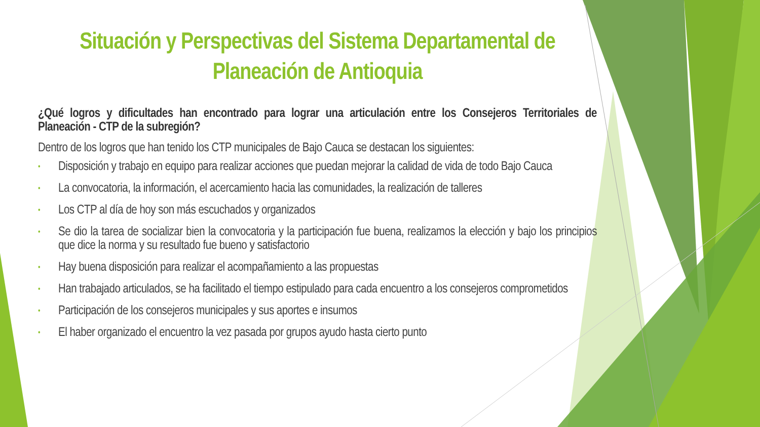Situación y Perspectivas del Sistema Departamental de Planeación de Antioquia
¿Qué logros y dificultades han encontrado para lograr una articulación entre los Consejeros Territoriales de Planeación - CTP de la subregión?
Dentro de los logros que han tenido los CTP municipales de Bajo Cauca se destacan los siguientes:
• Disposición y trabajo en equipo para realizar acciones que puedan mejorar la calidad de vida de todo Bajo Cauca
• La convocatoria, la información, el acercamiento hacia las comunidades, la realización de talleres
• Los CTP al día de hoy son más escuchados y organizados
• Se dio la tarea de socializar bien la convocatoria y la participación fue buena, realizamos la elección y bajo los principios que dice la norma y su resultado fue bueno y satisfactorio
• Hay buena disposición para realizar el acompañamiento a las propuestas
• Han trabajado articulados, se ha facilitado el tiempo estipulado para cada encuentro a los consejeros comprometidos
• Participación de los consejeros municipales y sus aportes e insumos
• El haber organizado el encuentro la vez pasada por grupos ayudo hasta cierto punto